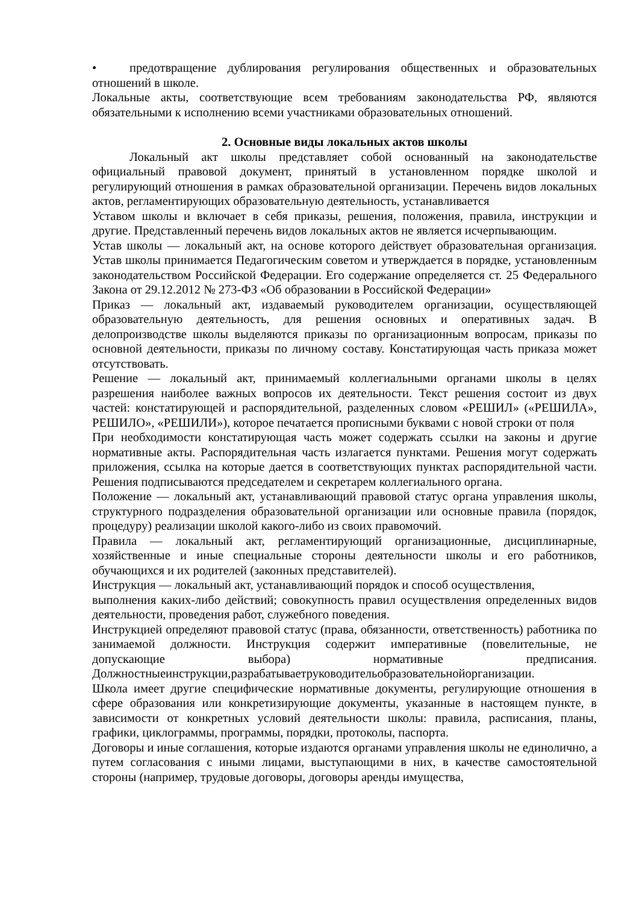• предотвращение дублирования регулирования общественных и образовательных отношений в школе.
Локальные акты, соответствующие всем требованиям законодательства РФ, являются обязательными к исполнению всеми участниками образовательных отношений.
2. Основные виды локальных актов школы
Локальный акт школы представляет собой основанный на законодательстве официальный правовой документ, принятый в установленном порядке школой и регулирующий отношения в рамках образовательной организации. Перечень видов локальных актов, регламентирующих образовательную деятельность, устанавливается
Уставом школы и включает в себя приказы, решения, положения, правила, инструкции и другие. Представленный перечень видов локальных актов не является исчерпывающим.
Устав школы — локальный акт, на основе которого действует образовательная организация. Устав школы принимается Педагогическим советом и утверждается в порядке, установленным законодательством Российской Федерации. Его содержание определяется ст. 25 Федерального Закона от 29.12.2012 № 273-ФЗ «Об образовании в Российской Федерации»
Приказ — локальный акт, издаваемый руководителем организации, осуществляющей образовательную деятельность, для решения основных и оперативных задач. В делопроизводстве школы выделяются приказы по организационным вопросам, приказы по основной деятельности, приказы по личному составу. Констатирующая часть приказа может отсутствовать.
Решение — локальный акт, принимаемый коллегиальными органами школы в целях разрешения наиболее важных вопросов их деятельности. Текст решения состоит из двух частей: констатирующей и распорядительной, разделенных словом «РЕШИЛ» («РЕШИЛА», РЕШИЛО», «РЕШИЛИ»), которое печатается прописными буквами с новой строки от поля
При необходимости констатирующая часть может содержать ссылки на законы и другие нормативные акты. Распорядительная часть излагается пунктами. Решения могут содержать приложения, ссылка на которые дается в соответствующих пунктах распорядительной части. Решения подписываются председателем и секретарем коллегиального органа.
Положение — локальный акт, устанавливающий правовой статус органа управления школы, структурного подразделения образовательной организации или основные правила (порядок, процедуру) реализации школой какого-либо из своих правомочий.
Правила — локальный акт, регламентирующий организационные, дисциплинарные, хозяйственные и иные специальные стороны деятельности школы и его работников, обучающихся и их родителей (законных представителей).
Инструкция — локальный акт, устанавливающий порядок и способ осуществления,
выполнения каких-либо действий; совокупность правил осуществления определенных видов деятельности, проведения работ, служебного поведения.
Инструкцией определяют правовой статус (права, обязанности, ответственность) работника по занимаемой должности. Инструкция содержит императивные (повелительные, не допускающие выбора) нормативные предписания. Должностныеинструкции,разрабатываетруководительобразовательнойорганизации.
Школа имеет другие специфические нормативные документы, регулирующие отношения в сфере образования или конкретизирующие документы, указанные в настоящем пункте, в зависимости от конкретных условий деятельности школы: правила, расписания, планы, графики, циклограммы, программы, порядки, протоколы, паспорта.
Договоры и иные соглашения, которые издаются органами управления школы не единолично, а путем согласования с иными лицами, выступающими в них, в качестве самостоятельной стороны (например, трудовые договоры, договоры аренды имущества,